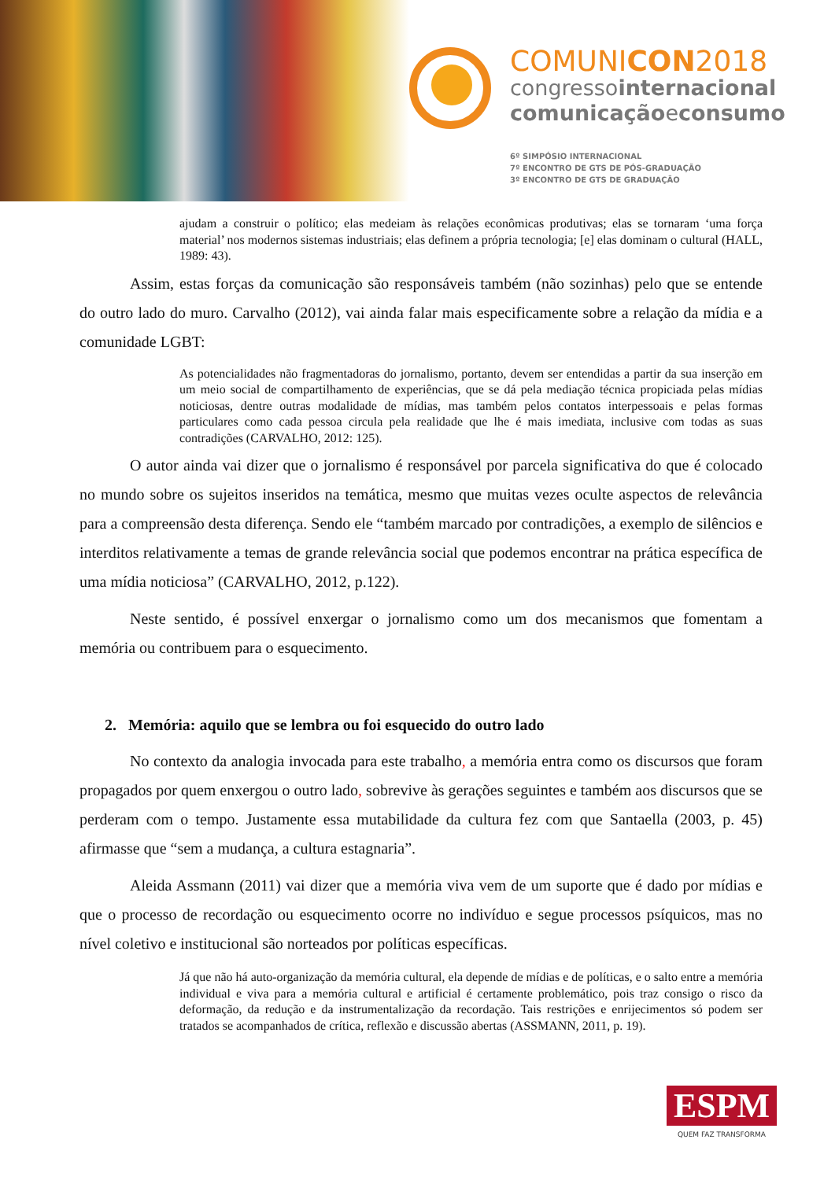COMUNICON2018
congressointernacional
comunicaçãoeconsumo
6º SIMPÓSIO INTERNACIONAL
7º ENCONTRO DE GTS DE PÓS-GRADUAÇÃO
3º ENCONTRO DE GTS DE GRADUAÇÃO
ajudam a construir o político; elas medeiam às relações econômicas produtivas; elas se tornaram ‘uma força material’ nos modernos sistemas industriais; elas definem a própria tecnologia; [e] elas dominam o cultural (HALL, 1989: 43).
Assim, estas forças da comunicação são responsáveis também (não sozinhas) pelo que se entende do outro lado do muro. Carvalho (2012), vai ainda falar mais especificamente sobre a relação da mídia e a comunidade LGBT:
As potencialidades não fragmentadoras do jornalismo, portanto, devem ser entendidas a partir da sua inserção em um meio social de compartilhamento de experiências, que se dá pela mediação técnica propiciada pelas mídias noticiosas, dentre outras modalidade de mídias, mas também pelos contatos interpessoais e pelas formas particulares como cada pessoa circula pela realidade que lhe é mais imediata, inclusive com todas as suas contradições (CARVALHO, 2012: 125).
O autor ainda vai dizer que o jornalismo é responsável por parcela significativa do que é colocado no mundo sobre os sujeitos inseridos na temática, mesmo que muitas vezes oculte aspectos de relevância para a compreensão desta diferença. Sendo ele “também marcado por contradições, a exemplo de silêncios e interditos relativamente a temas de grande relevância social que podemos encontrar na prática específica de uma mídia noticiosa” (CARVALHO, 2012, p.122).
Neste sentido, é possível enxergar o jornalismo como um dos mecanismos que fomentam a memória ou contribuem para o esquecimento.
2. Memória: aquilo que se lembra ou foi esquecido do outro lado
No contexto da analogia invocada para este trabalho, a memória entra como os discursos que foram propagados por quem enxergou o outro lado, sobrevive às gerações seguintes e também aos discursos que se perderam com o tempo. Justamente essa mutabilidade da cultura fez com que Santaella (2003, p. 45) afirmasse que “sem a mudança, a cultura estagnaria”.
Aleida Assmann (2011) vai dizer que a memória viva vem de um suporte que é dado por mídias e que o processo de recordação ou esquecimento ocorre no indivíduo e segue processos psíquicos, mas no nível coletivo e institucional são norteados por políticas específicas.
Já que não há auto-organização da memória cultural, ela depende de mídias e de políticas, e o salto entre a memória individual e viva para a memória cultural e artificial é certamente problemático, pois traz consigo o risco da deformação, da redução e da instrumentalização da recordação. Tais restrições e enrijecimentos só podem ser tratados se acompanhados de crítica, reflexão e discussão abertas (ASSMANN, 2011, p. 19).
ESPM
QUEM FAZ TRANSFORMA